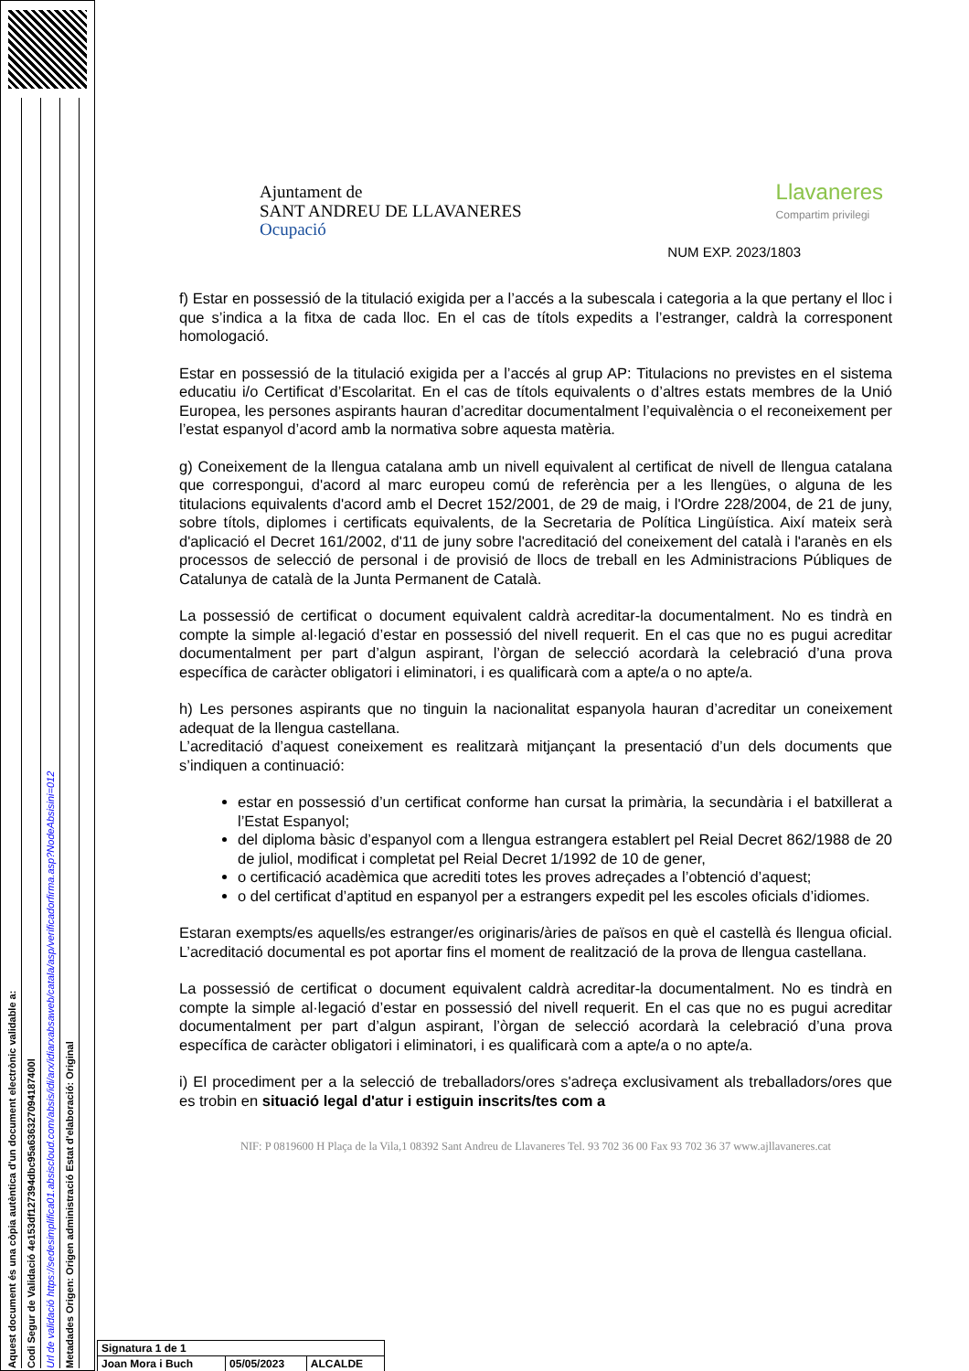Aquest document és una còpia autèntica d'un document electrònic validable a:
Codi Segur de Validació 4e153df127394dbc95a636327094187400l
Url de validació https://sedesimplifica01.absiscloud.com/absis/idi/arx/idiarxabsaweb/catala/asp/verificadorfirma.asp?NodeAbsisini=012
Metadades Origen: Origen administració Estat d'elaboració: Original
Ajuntament de
SANT ANDREU DE LLAVANERES
Ocupació
Llavaneres
Compartim privilegi
NUM EXP. 2023/1803
f) Estar en possessió de la titulació exigida per a l’accés a la subescala i categoria a la que pertany el lloc i que s’indica a la fitxa de cada lloc. En el cas de títols expedits a l’estranger, caldrà la corresponent homologació.
Estar en possessió de la titulació exigida per a l’accés al grup AP: Titulacions no previstes en el sistema educatiu i/o Certificat d’Escolaritat. En el cas de títols equivalents o d’altres estats membres de la Unió Europea, les persones aspirants hauran d’acreditar documentalment l’equivalència o el reconeixement per l’estat espanyol d’acord amb la normativa sobre aquesta matèria.
g) Coneixement de la llengua catalana amb un nivell equivalent al certificat de nivell de llengua catalana que correspongui, d'acord al marc europeu comú de referència per a les llengües, o alguna de les titulacions equivalents d'acord amb el Decret 152/2001, de 29 de maig, i l'Ordre 228/2004, de 21 de juny, sobre títols, diplomes i certificats equivalents, de la Secretaria de Política Lingüística. Així mateix serà d'aplicació el Decret 161/2002, d'11 de juny sobre l'acreditació del coneixement del català i l'aranès en els processos de selecció de personal i de provisió de llocs de treball en les Administracions Públiques de Catalunya de català de la Junta Permanent de Català.
La possessió de certificat o document equivalent caldrà acreditar-la documentalment. No es tindrà en compte la simple al·legació d’estar en possessió del nivell requerit. En el cas que no es pugui acreditar documentalment per part d’algun aspirant, l’òrgan de selecció acordarà la celebració d’una prova específica de caràcter obligatori i eliminatori, i es qualificarà com a apte/a o no apte/a.
h) Les persones aspirants que no tinguin la nacionalitat espanyola hauran d’acreditar un coneixement adequat de la llengua castellana.
L’acreditació d’aquest coneixement es realitzarà mitjançant la presentació d’un dels documents que s’indiquen a continuació:
estar en possessió d’un certificat conforme han cursat la primària, la secundària i el batxillerat a l’Estat Espanyol;
del diploma bàsic d’espanyol com a llengua estrangera establert pel Reial Decret 862/1988 de 20 de juliol, modificat i completat pel Reial Decret 1/1992 de 10 de gener,
o certificació acadèmica que acrediti totes les proves adreçades a l’obtenció d’aquest;
o del certificat d’aptitud en espanyol per a estrangers expedit pel les escoles oficials d’idiomes.
Estaran exempts/es aquells/es estranger/es originaris/àries de països en què el castellà és llengua oficial. L’acreditació documental es pot aportar fins el moment de realització de la prova de llengua castellana.
La possessió de certificat o document equivalent caldrà acreditar-la documentalment. No es tindrà en compte la simple al·legació d’estar en possessió del nivell requerit. En el cas que no es pugui acreditar documentalment per part d’algun aspirant, l’òrgan de selecció acordarà la celebració d’una prova específica de caràcter obligatori i eliminatori, i es qualificarà com a apte/a o no apte/a.
i) El procediment per a la selecció de treballadors/ores s'adreça exclusivament als treballadors/ores que es trobin en situació legal d'atur i estiguin inscrits/tes com a
NIF: P 0819600 H Plaça de la Vila,1 08392 Sant Andreu de Llavaneres Tel. 93 702 36 00 Fax 93 702 36 37 www.ajllavaneres.cat
| Signatura 1 de 1 | | |
| Joan Mora i Buch | 05/05/2023 | ALCALDE |